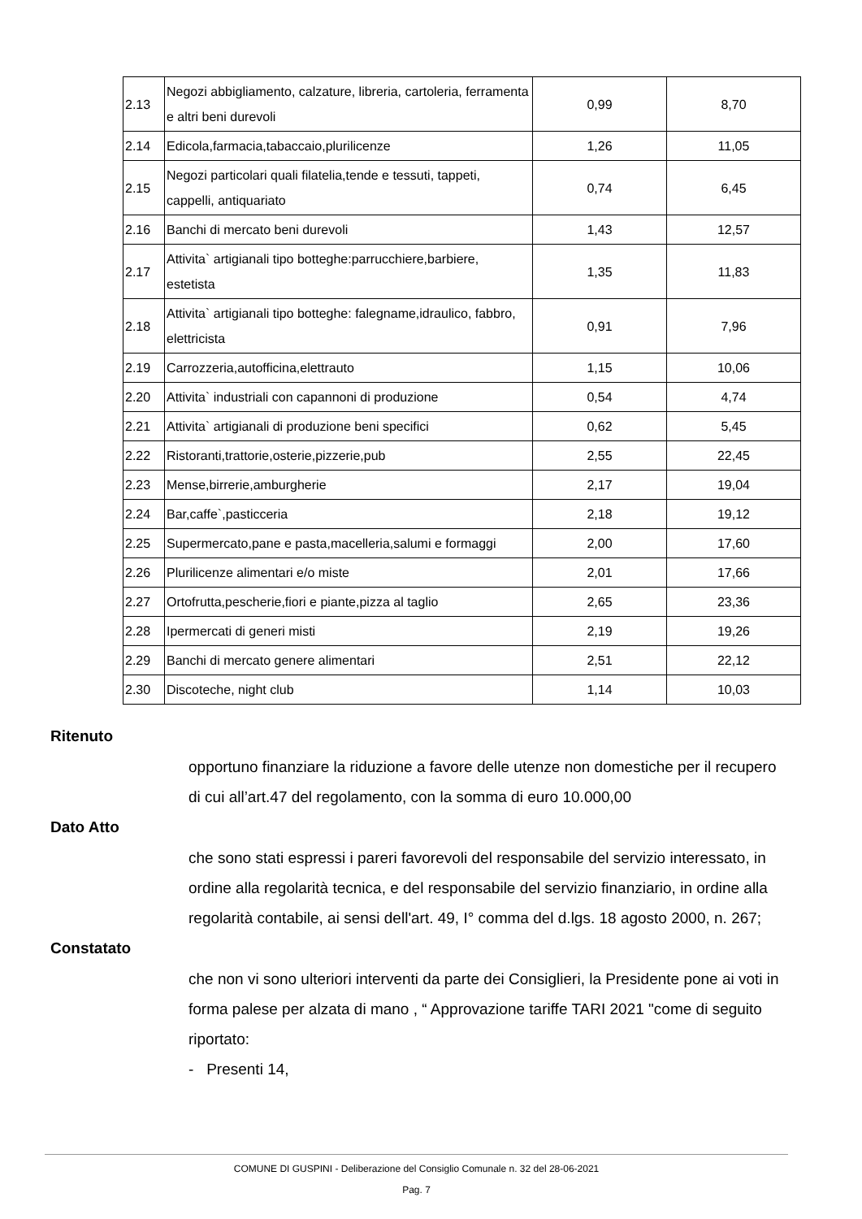| 2.13 | Negozi abbigliamento, calzature, libreria, cartoleria, ferramenta e altri beni durevoli | 0,99 | 8,70 |
| 2.14 | Edicola,farmacia,tabaccaio,plurilicenze | 1,26 | 11,05 |
| 2.15 | Negozi particolari quali filatelia,tende e tessuti, tappeti, cappelli, antiquariato | 0,74 | 6,45 |
| 2.16 | Banchi di mercato beni durevoli | 1,43 | 12,57 |
| 2.17 | Attivita` artigianali tipo botteghe:parrucchiere,barbiere, estetista | 1,35 | 11,83 |
| 2.18 | Attivita` artigianali tipo botteghe: falegname,idraulico, fabbro, elettricista | 0,91 | 7,96 |
| 2.19 | Carrozzeria,autofficina,elettrauto | 1,15 | 10,06 |
| 2.20 | Attivita` industriali con capannoni di produzione | 0,54 | 4,74 |
| 2.21 | Attivita` artigianali di produzione beni specifici | 0,62 | 5,45 |
| 2.22 | Ristoranti,trattorie,osterie,pizzerie,pub | 2,55 | 22,45 |
| 2.23 | Mense,birrerie,amburgherie | 2,17 | 19,04 |
| 2.24 | Bar,caffe`,pasticceria | 2,18 | 19,12 |
| 2.25 | Supermercato,pane e pasta,macelleria,salumi e formaggi | 2,00 | 17,60 |
| 2.26 | Plurilicenze alimentari e/o miste | 2,01 | 17,66 |
| 2.27 | Ortofrutta,pescherie,fiori e piante,pizza al taglio | 2,65 | 23,36 |
| 2.28 | Ipermercati di generi misti | 2,19 | 19,26 |
| 2.29 | Banchi di mercato genere alimentari | 2,51 | 22,12 |
| 2.30 | Discoteche, night club | 1,14 | 10,03 |
Ritenuto
opportuno finanziare la riduzione a favore delle utenze non domestiche per il recupero di cui all’art.47 del regolamento, con la somma di euro 10.000,00
Dato Atto
che sono stati espressi i pareri favorevoli del responsabile del servizio interessato, in ordine alla regolarità tecnica, e del responsabile del servizio finanziario, in ordine alla regolarità contabile, ai sensi dell'art. 49, I° comma del d.lgs. 18 agosto 2000, n. 267;
Constatato
che non vi sono ulteriori interventi da parte dei Consiglieri, la Presidente pone ai voti in forma palese per alzata di mano , “ Approvazione tariffe TARI 2021 "come di seguito riportato:
- Presenti 14,
COMUNE DI GUSPINI - Deliberazione del Consiglio Comunale n. 32 del 28-06-2021
Pag. 7